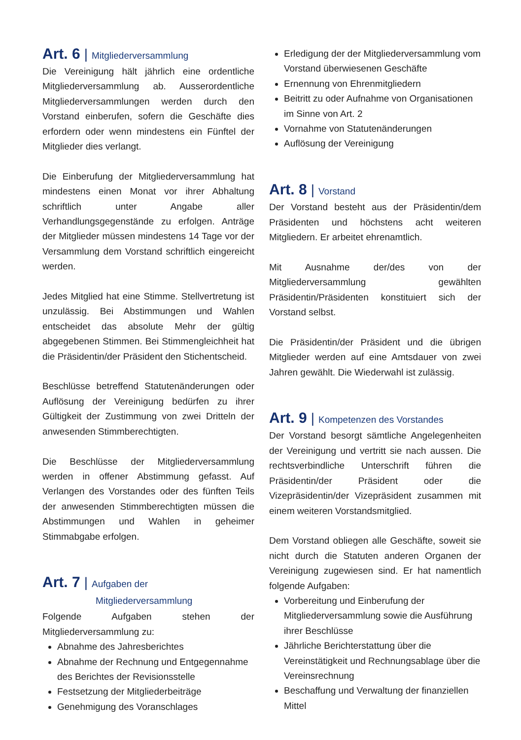Art. 6 | Mitgliederversammlung
Die Vereinigung hält jährlich eine ordentliche Mitgliederversammlung ab. Ausserordentliche Mitgliederversammlungen werden durch den Vorstand einberufen, sofern die Geschäfte dies erfordern oder wenn mindestens ein Fünftel der Mitglieder dies verlangt.
Die Einberufung der Mitgliederversammlung hat mindestens einen Monat vor ihrer Abhaltung schriftlich unter Angabe aller Verhandlungsgegenstände zu erfolgen. Anträge der Mitglieder müssen mindestens 14 Tage vor der Versammlung dem Vorstand schriftlich eingereicht werden.
Jedes Mitglied hat eine Stimme. Stellvertretung ist unzulässig. Bei Abstimmungen und Wahlen entscheidet das absolute Mehr der gültig abgegebenen Stimmen. Bei Stimmengleichheit hat die Präsidentin/der Präsident den Stichentscheid.
Beschlüsse betreffend Statutenänderungen oder Auflösung der Vereinigung bedürfen zu ihrer Gültigkeit der Zustimmung von zwei Dritteln der anwesenden Stimmberechtigten.
Die Beschlüsse der Mitgliederversammlung werden in offener Abstimmung gefasst. Auf Verlangen des Vorstandes oder des fünften Teils der anwesenden Stimmberechtigten müssen die Abstimmungen und Wahlen in geheimer Stimmabgabe erfolgen.
Art. 7 | Aufgaben der
Mitgliederversammlung
Folgende Aufgaben stehen der Mitgliederversammlung zu:
Abnahme des Jahresberichtes
Abnahme der Rechnung und Entgegennahme des Berichtes der Revisionsstelle
Festsetzung der Mitgliederbeiträge
Genehmigung des Voranschlages
Erledigung der der Mitgliederversammlung vom Vorstand überwiesenen Geschäfte
Ernennung von Ehrenmitgliedern
Beitritt zu oder Aufnahme von Organisationen im Sinne von Art. 2
Vornahme von Statutenänderungen
Auflösung der Vereinigung
Art. 8 | Vorstand
Der Vorstand besteht aus der Präsidentin/dem Präsidenten und höchstens acht weiteren Mitgliedern. Er arbeitet ehrenamtlich.
Mit Ausnahme der/des von der Mitgliederversammlung gewählten Präsidentin/Präsidenten konstituiert sich der Vorstand selbst.
Die Präsidentin/der Präsident und die übrigen Mitglieder werden auf eine Amtsdauer von zwei Jahren gewählt. Die Wiederwahl ist zulässig.
Art. 9 | Kompetenzen des Vorstandes
Der Vorstand besorgt sämtliche Angelegenheiten der Vereinigung und vertritt sie nach aussen. Die rechtsverbindliche Unterschrift führen die Präsidentin/der Präsident oder die Vizepräsidentin/der Vizepräsident zusammen mit einem weiteren Vorstandsmitglied.
Dem Vorstand obliegen alle Geschäfte, soweit sie nicht durch die Statuten anderen Organen der Vereinigung zugewiesen sind. Er hat namentlich folgende Aufgaben:
Vorbereitung und Einberufung der Mitgliederversammlung sowie die Ausführung ihrer Beschlüsse
Jährliche Berichterstattung über die Vereinstätigkeit und Rechnungsablage über die Vereinsrechnung
Beschaffung und Verwaltung der finanziellen Mittel